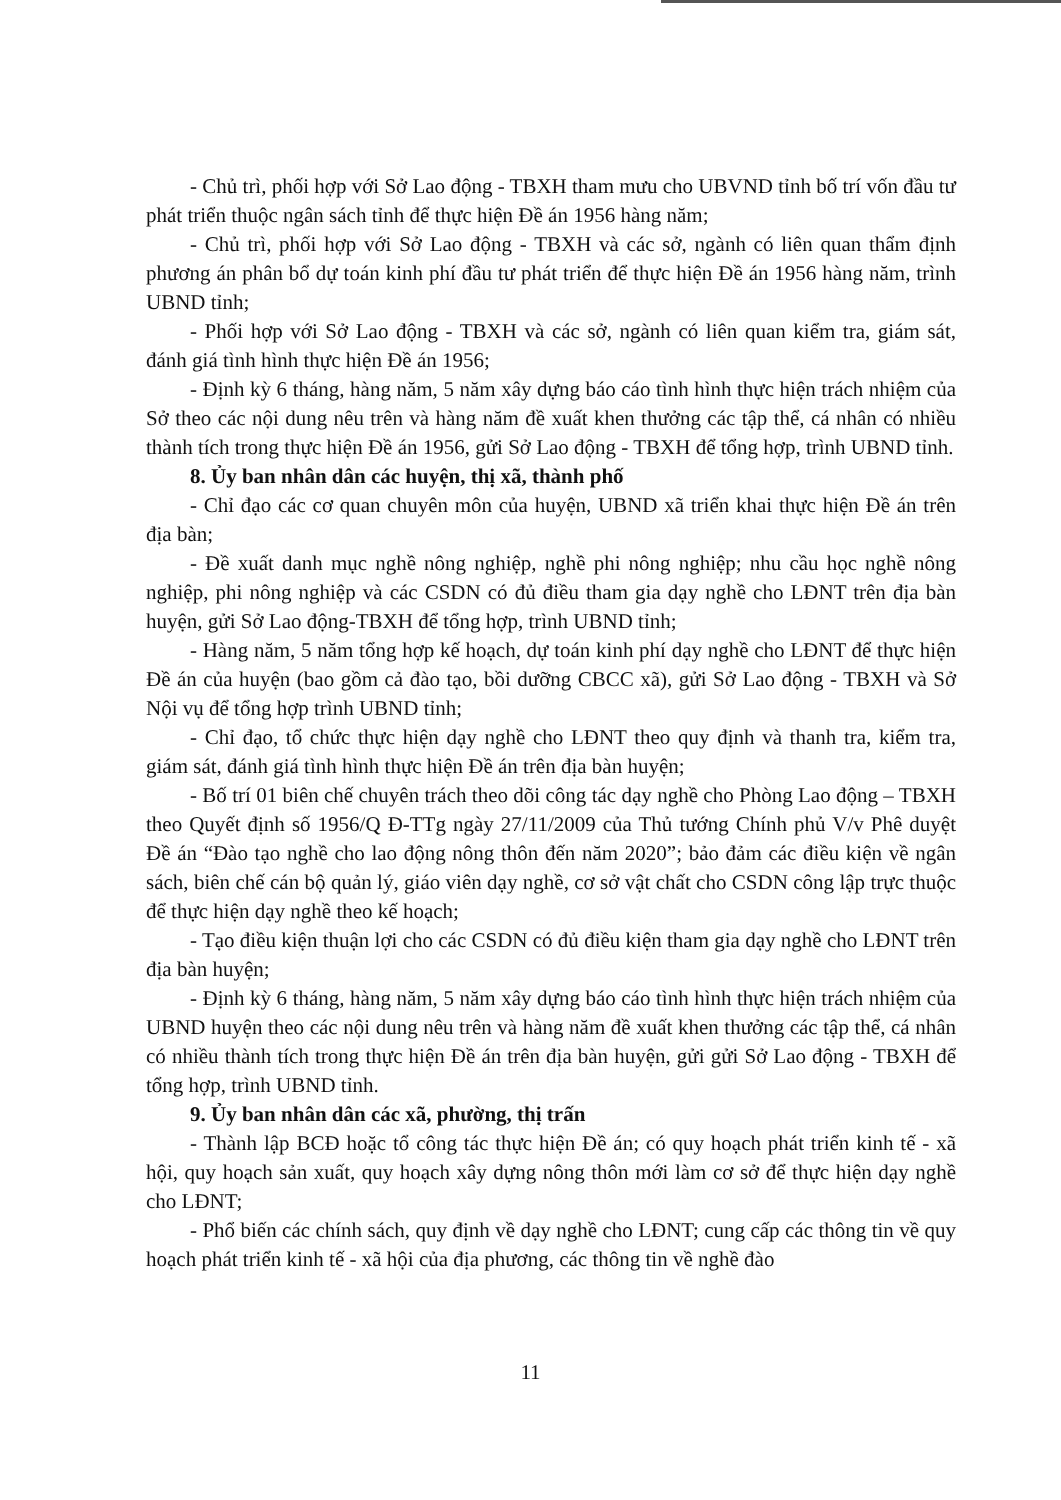- Chủ trì, phối hợp với Sở Lao động - TBXH tham mưu cho UBVND tỉnh bố trí vốn đầu tư phát triển thuộc ngân sách tỉnh để thực hiện Đề án 1956 hàng năm;
- Chủ trì, phối hợp với Sở Lao động - TBXH và các sở, ngành có liên quan thẩm định phương án phân bổ dự toán kinh phí đầu tư phát triển để thực hiện Đề án 1956 hàng năm, trình UBND tỉnh;
- Phối hợp với Sở Lao động - TBXH và các sở, ngành có liên quan kiểm tra, giám sát, đánh giá tình hình thực hiện Đề án 1956;
- Định kỳ 6 tháng, hàng năm, 5 năm xây dựng báo cáo tình hình thực hiện trách nhiệm của Sở theo các nội dung nêu trên và hàng năm đề xuất khen thưởng các tập thể, cá nhân có nhiều thành tích trong thực hiện Đề án 1956, gửi Sở Lao động - TBXH để tổng hợp, trình UBND tỉnh.
8. Ủy ban nhân dân các huyện, thị xã, thành phố
- Chỉ đạo các cơ quan chuyên môn của huyện, UBND xã triển khai thực hiện Đề án trên địa bàn;
- Đề xuất danh mục nghề nông nghiệp, nghề phi nông nghiệp; nhu cầu học nghề nông nghiệp, phi nông nghiệp và các CSDN có đủ điều tham gia dạy nghề cho LĐNT trên địa bàn huyện, gửi Sở Lao động-TBXH để tổng hợp, trình UBND tỉnh;
- Hàng năm, 5 năm tổng hợp kế hoạch, dự toán kinh phí dạy nghề cho LĐNT để thực hiện Đề án của huyện (bao gồm cả đào tạo, bồi dưỡng CBCC xã), gửi Sở Lao động - TBXH và Sở Nội vụ để tổng hợp trình UBND tỉnh;
- Chỉ đạo, tổ chức thực hiện dạy nghề cho LĐNT theo quy định và thanh tra, kiểm tra, giám sát, đánh giá tình hình thực hiện Đề án trên địa bàn huyện;
- Bố trí 01 biên chế chuyên trách theo dõi công tác dạy nghề cho Phòng Lao động – TBXH theo Quyết định số 1956/Q Đ-TTg ngày 27/11/2009 của Thủ tướng Chính phủ V/v Phê duyệt Đề án “Đào tạo nghề cho lao động nông thôn đến năm 2020”; bảo đảm các điều kiện về ngân sách, biên chế cán bộ quản lý, giáo viên dạy nghề, cơ sở vật chất cho CSDN công lập trực thuộc để thực hiện dạy nghề theo kế hoạch;
- Tạo điều kiện thuận lợi cho các CSDN có đủ điều kiện tham gia dạy nghề cho LĐNT trên địa bàn huyện;
- Định kỳ 6 tháng, hàng năm, 5 năm xây dựng báo cáo tình hình thực hiện trách nhiệm của UBND huyện theo các nội dung nêu trên và hàng năm đề xuất khen thưởng các tập thể, cá nhân có nhiều thành tích trong thực hiện Đề án trên địa bàn huyện, gửi gửi Sở Lao động - TBXH để tổng hợp, trình UBND tỉnh.
9. Ủy ban nhân dân các xã, phường, thị trấn
- Thành lập BCĐ hoặc tổ công tác thực hiện Đề án; có quy hoạch phát triển kinh tế - xã hội, quy hoạch sản xuất, quy hoạch xây dựng nông thôn mới làm cơ sở để thực hiện dạy nghề cho LĐNT;
- Phổ biến các chính sách, quy định về dạy nghề cho LĐNT; cung cấp các thông tin về quy hoạch phát triển kinh tế - xã hội của địa phương, các thông tin về nghề đào
11